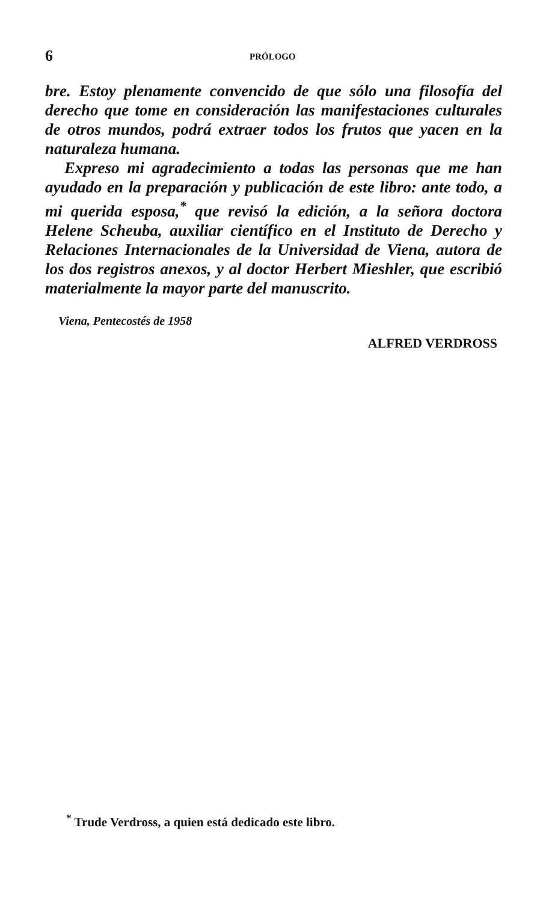6 PRÓLOGO
bre. Estoy plenamente convencido de que sólo una filosofía del derecho que tome en consideración las manifestaciones culturales de otros mundos, podrá extraer todos los frutos que yacen en la naturaleza humana.
Expreso mi agradecimiento a todas las personas que me han ayudado en la preparación y publicación de este libro: ante todo, a mi querida esposa,<sup>*</sup> que revisó la edición, a la señora doctora Helene Scheuba, auxiliar científico en el Instituto de Derecho y Relaciones Internacionales de la Universidad de Viena, autora de los dos registros anexos, y al doctor Herbert Mieshler, que escribió materialmente la mayor parte del manuscrito.
Viena, Pentecostés de 1958
ALFRED VERDROSS
<sup>*</sup> Trude Verdross, a quien está dedicado este libro.